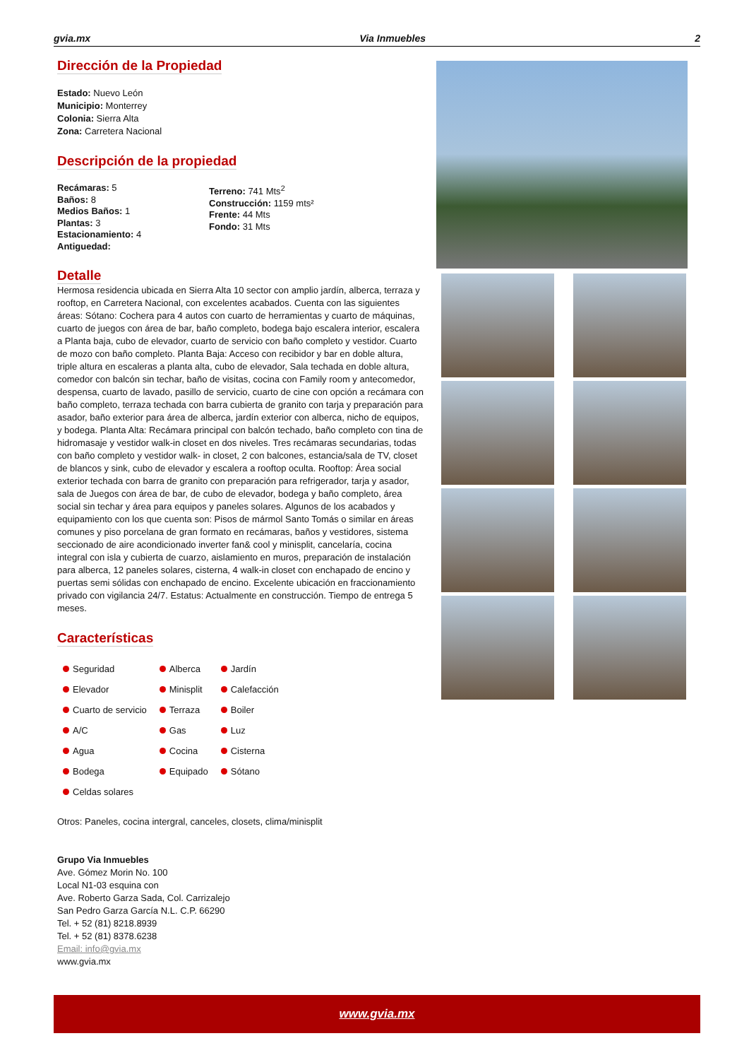gvia.mx Via Inmuebles 2
Dirección de la Propiedad
Estado: Nuevo León
Municipio: Monterrey
Colonia: Sierra Alta
Zona: Carretera Nacional
Descripción de la propiedad
Recámaras: 5
Baños: 8
Medios Baños: 1
Plantas: 3
Estacionamiento: 4
Antiguedad:
Terreno: 741 Mts<sup>2</sup>
Construcción: 1159 mts²
Frente: 44 Mts
Fondo: 31 Mts
Detalle
Hermosa residencia ubicada en Sierra Alta 10 sector con amplio jardín, alberca, terraza y rooftop, en Carretera Nacional, con excelentes acabados. Cuenta con las siguientes áreas: Sótano: Cochera para 4 autos con cuarto de herramientas y cuarto de máquinas, cuarto de juegos con área de bar, baño completo, bodega bajo escalera interior, escalera a Planta baja, cubo de elevador, cuarto de servicio con baño completo y vestidor. Cuarto de mozo con baño completo. Planta Baja: Acceso con recibidor y bar en doble altura, triple altura en escaleras a planta alta, cubo de elevador, Sala techada en doble altura, comedor con balcón sin techar, baño de visitas, cocina con Family room y antecomedor, despensa, cuarto de lavado, pasillo de servicio, cuarto de cine con opción a recámara con baño completo, terraza techada con barra cubierta de granito con tarja y preparación para asador, baño exterior para área de alberca, jardín exterior con alberca, nicho de equipos, y bodega. Planta Alta: Recámara principal con balcón techado, baño completo con tina de hidromasaje y vestidor walk-in closet en dos niveles. Tres recámaras secundarias, todas con baño completo y vestidor walk- in closet, 2 con balcones, estancia/sala de TV, closet de blancos y sink, cubo de elevador y escalera a rooftop oculta. Rooftop: Área social exterior techada con barra de granito con preparación para refrigerador, tarja y asador, sala de Juegos con área de bar, de cubo de elevador, bodega y baño completo, área social sin techar y área para equipos y paneles solares. Algunos de los acabados y equipamiento con los que cuenta son: Pisos de mármol Santo Tomás o similar en áreas comunes y piso porcelana de gran formato en recámaras, baños y vestidores, sistema seccionado de aire acondicionado inverter fan& cool y minisplit, cancelaría, cocina integral con isla y cubierta de cuarzo, aislamiento en muros, preparación de instalación para alberca, 12 paneles solares, cisterna, 4 walk-in closet con enchapado de encino y puertas semi sólidas con enchapado de encino. Excelente ubicación en fraccionamiento privado con vigilancia 24/7. Estatus: Actualmente en construcción. Tiempo de entrega 5 meses.
Características
| Seguridad | Alberca | Jardín |
| Elevador | Minisplit | Calefacción |
| Cuarto de servicio | Terraza | Boiler |
| A/C | Gas | Luz |
| Agua | Cocina | Cisterna |
| Bodega | Equipado | Sótano |
| Celdas solares | | |
Otros: Paneles, cocina intergral, canceles, closets, clima/minisplit
Grupo Via Inmuebles
Ave. Gómez Morin No. 100
Local N1-03 esquina con
Ave. Roberto Garza Sada, Col. Carrizalejo
San Pedro Garza García N.L. C.P. 66290
Tel. + 52 (81) 8218.8939
Tel. + 52 (81) 8378.6238
Email: info@gvia.mx
www.gvia.mx
www.gvia.mx